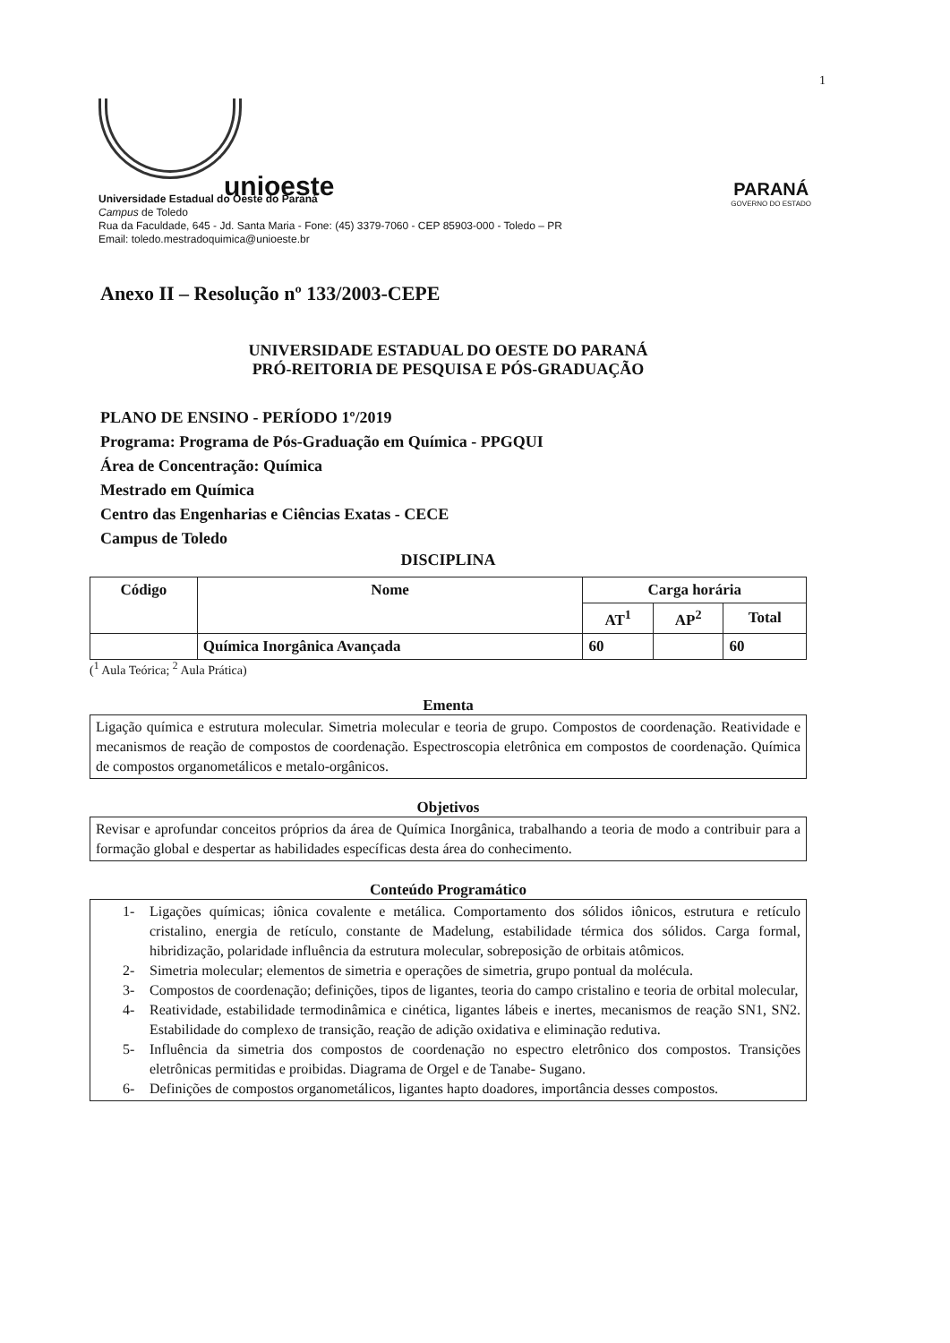1
unioeste
Universidade Estadual do Oeste do Paraná
Campus de Toledo
Rua da Faculdade, 645 - Jd. Santa Maria - Fone: (45) 3379-7060 - CEP 85903-000 - Toledo – PR
Email: toledo.mestradoquimica@unioeste.br
PARANÁ
GOVERNO DO ESTADO
Anexo II – Resolução nº 133/2003-CEPE
UNIVERSIDADE ESTADUAL DO OESTE DO PARANÁ
PRÓ-REITORIA DE PESQUISA E PÓS-GRADUAÇÃO
PLANO DE ENSINO - PERÍODO 1º/2019
Programa: Programa de Pós-Graduação em Química - PPGQUI
Área de Concentração: Química
Mestrado em Química
Centro das Engenharias e Ciências Exatas - CECE
Campus de Toledo
DISCIPLINA
| Código | Nome | Carga horária | | |
| --- | --- | --- | --- | --- |
| | | AT<sup>1</sup> | AP<sup>2</sup> | Total |
| | Química Inorgânica Avançada | 60 | | 60 |
(<sup>1</sup> Aula Teórica; <sup>2</sup> Aula Prática)
Ementa
Ligação química e estrutura molecular. Simetria molecular e teoria de grupo. Compostos de coordenação. Reatividade e mecanismos de reação de compostos de coordenação. Espectroscopia eletrônica em compostos de coordenação. Química de compostos organometálicos e metalo-orgânicos.
Objetivos
Revisar e aprofundar conceitos próprios da área de Química Inorgânica, trabalhando a teoria de modo a contribuir para a formação global e despertar as habilidades específicas desta área do conhecimento.
Conteúdo Programático
1- Ligações químicas; iônica covalente e metálica. Comportamento dos sólidos iônicos, estrutura e retículo cristalino, energia de retículo, constante de Madelung, estabilidade térmica dos sólidos. Carga formal, hibridização, polaridade influência da estrutura molecular, sobreposição de orbitais atômicos.
2- Simetria molecular; elementos de simetria e operações de simetria, grupo pontual da molécula.
3- Compostos de coordenação; definições, tipos de ligantes, teoria do campo cristalino e teoria de orbital molecular,
4- Reatividade, estabilidade termodinâmica e cinética, ligantes lábeis e inertes, mecanismos de reação SN1, SN2. Estabilidade do complexo de transição, reação de adição oxidativa e eliminação redutiva.
5- Influência da simetria dos compostos de coordenação no espectro eletrônico dos compostos. Transições eletrônicas permitidas e proibidas. Diagrama de Orgel e de Tanabe- Sugano.
6- Definições de compostos organometálicos, ligantes hapto doadores, importância desses compostos.